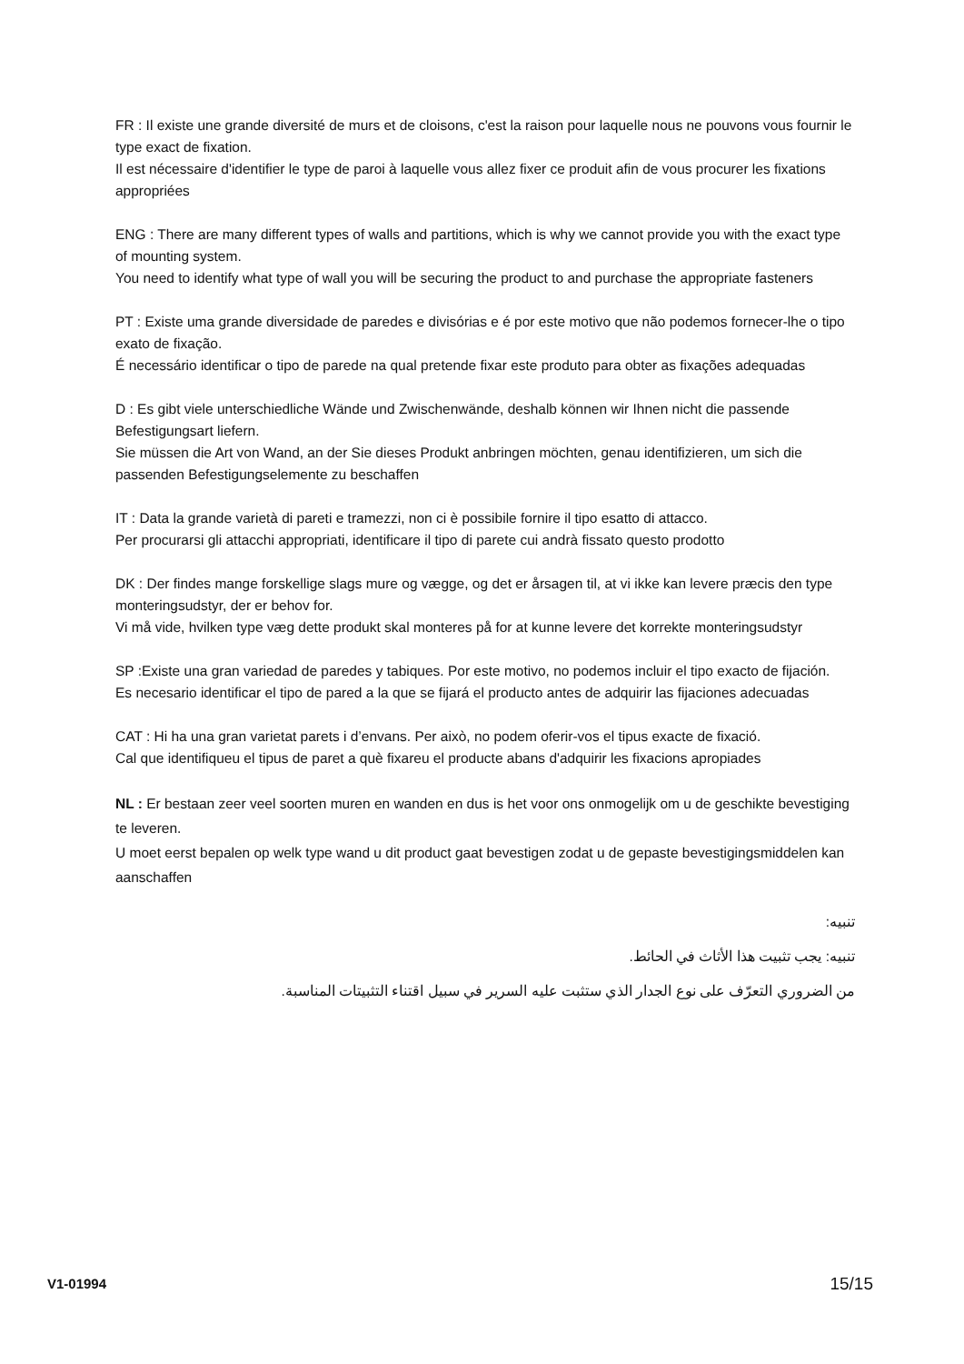FR : Il existe une grande diversité de murs et de cloisons, c'est la raison pour laquelle nous ne pouvons vous fournir le type exact de fixation.
Il est nécessaire d'identifier le type de paroi à laquelle vous allez fixer ce produit afin de vous procurer les fixations appropriées
ENG : There are many different types of walls and partitions, which is why we cannot provide you with the exact type of mounting system.
You need to identify what type of wall you will be securing the product to and purchase the appropriate fasteners
PT : Existe uma grande diversidade de paredes e divisórias e é por este motivo que não podemos fornecer-lhe o tipo exato de fixação.
É necessário identificar o tipo de parede na qual pretende fixar este produto para obter as fixações adequadas
D : Es gibt viele unterschiedliche Wände und Zwischenwände, deshalb können wir Ihnen nicht die passende Befestigungsart liefern.
Sie müssen die Art von Wand, an der Sie dieses Produkt anbringen möchten, genau identifizieren, um sich die passenden Befestigungselemente zu beschaffen
IT : Data la grande varietà di pareti e tramezzi, non ci è possibile fornire il tipo esatto di attacco.
Per procurarsi gli attacchi appropriati, identificare il tipo di parete cui andrà fissato questo prodotto
DK : Der findes mange forskellige slags mure og vægge, og det er årsagen til, at vi ikke kan levere præcis den type monteringsudstyr, der er behov for.
Vi må vide, hvilken type væg dette produkt skal monteres på for at kunne levere det korrekte monteringsudstyr
SP :Existe una gran variedad de paredes y tabiques. Por este motivo, no podemos incluir el tipo exacto de fijación.
Es necesario identificar el tipo de pared a la que se fijará el producto antes de adquirir las fijaciones adecuadas
CAT : Hi ha una gran varietat parets i d’envans. Per això, no podem oferir-vos el tipus exacte de fixació.
Cal que identifiqueu el tipus de paret a què fixareu el producte abans d'adquirir les fixacions apropiades
NL : Er bestaan zeer veel soorten muren en wanden en dus is het voor ons onmogelijk om u de geschikte bevestiging te leveren.
U moet eerst bepalen op welk type wand u dit product gaat bevestigen zodat u de gepaste bevestigingsmiddelen kan aanschaffen
تنبيه:
تنبيه: يجب تثبيت هذا الأثاث في الحائط.
من الضروري التعرّف على نوع الجدار الذي ستثبت عليه السرير في سبيل اقتناء التثبيتات المناسبة.
V1-01994 15/15